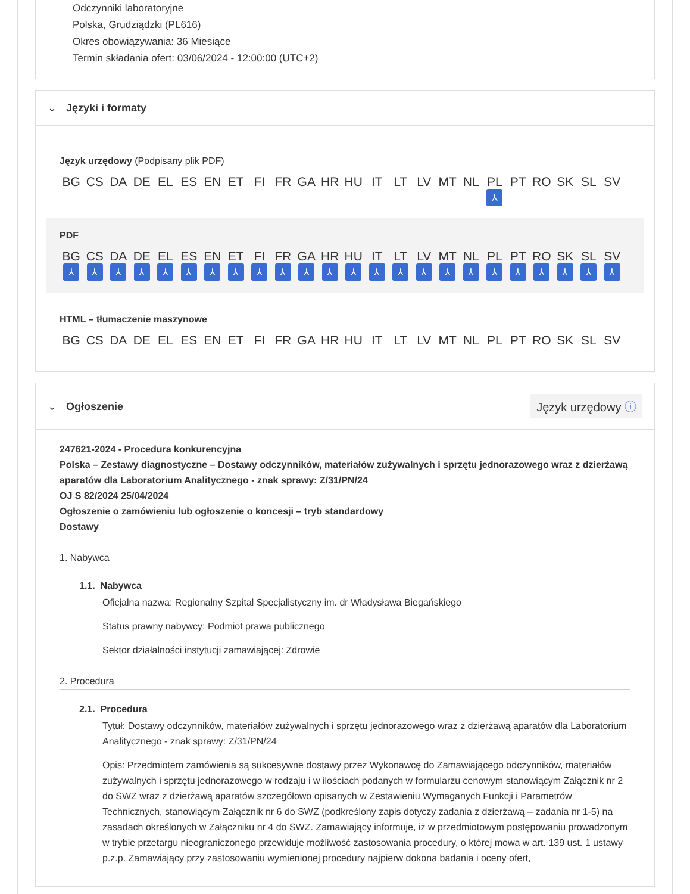Odczynniki laboratoryjne
Polska, Grudziądzki (PL616)
Okres obowiązywania: 36 Miesiące
Termin składania ofert: 03/06/2024 - 12:00:00 (UTC+2)
⌄ Języki i formaty
Język urzędowy (Podpisany plik PDF)
BG CS DA DE EL ES EN ET FI FR GA HR HU IT LT LV MT NL PL
⅄ PT RO SK SL SV
PDF
BG
⅄ CS
⅄ DA
⅄ DE
⅄ EL
⅄ ES
⅄ EN
⅄ ET
⅄ FI
⅄ FR
⅄ GA
⅄ HR
⅄ HU
⅄ IT
⅄ LT
⅄ LV
⅄ MT
⅄ NL
⅄ PL
⅄ PT
⅄ RO
⅄ SK
⅄ SL
⅄ SV
⅄
HTML – tłumaczenie maszynowe
BG CS DA DE EL ES EN ET FI FR GA HR HU IT LT LV MT NL PL PT RO SK SL SV
⌄ Ogłoszenie
Język urzędowy ⓘ
247621-2024 - Procedura konkurencyjna
Polska – Zestawy diagnostyczne – Dostawy odczynników, materiałów zużywalnych i sprzętu jednorazowego wraz z dzierżawą aparatów dla Laboratorium Analitycznego - znak sprawy: Z/31/PN/24
OJ S 82/2024 25/04/2024
Ogłoszenie o zamówieniu lub ogłoszenie o koncesji – tryb standardowy
Dostawy
1. Nabywca
1.1. Nabywca
Oficjalna nazwa: Regionalny Szpital Specjalistyczny im. dr Władysława Biegańskiego
Status prawny nabywcy: Podmiot prawa publicznego
Sektor działalności instytucji zamawiającej: Zdrowie
2. Procedura
2.1. Procedura
Tytuł: Dostawy odczynników, materiałów zużywalnych i sprzętu jednorazowego wraz z dzierżawą aparatów dla Laboratorium Analitycznego - znak sprawy: Z/31/PN/24
Opis: Przedmiotem zamówienia są sukcesywne dostawy przez Wykonawcę do Zamawiającego odczynników, materiałów zużywalnych i sprzętu jednorazowego w rodzaju i w ilościach podanych w formularzu cenowym stanowiącym Załącznik nr 2 do SWZ wraz z dzierżawą aparatów szczegółowo opisanych w Zestawieniu Wymaganych Funkcji i Parametrów Technicznych, stanowiącym Załącznik nr 6 do SWZ (podkreślony zapis dotyczy zadania z dzierżawą – zadania nr 1-5) na zasadach określonych w Załączniku nr 4 do SWZ. Zamawiający informuje, iż w przedmiotowym postępowaniu prowadzonym w trybie przetargu nieograniczonego przewiduje możliwość zastosowania procedury, o której mowa w art. 139 ust. 1 ustawy p.z.p. Zamawiający przy zastosowaniu wymienionej procedury najpierw dokona badania i oceny ofert,